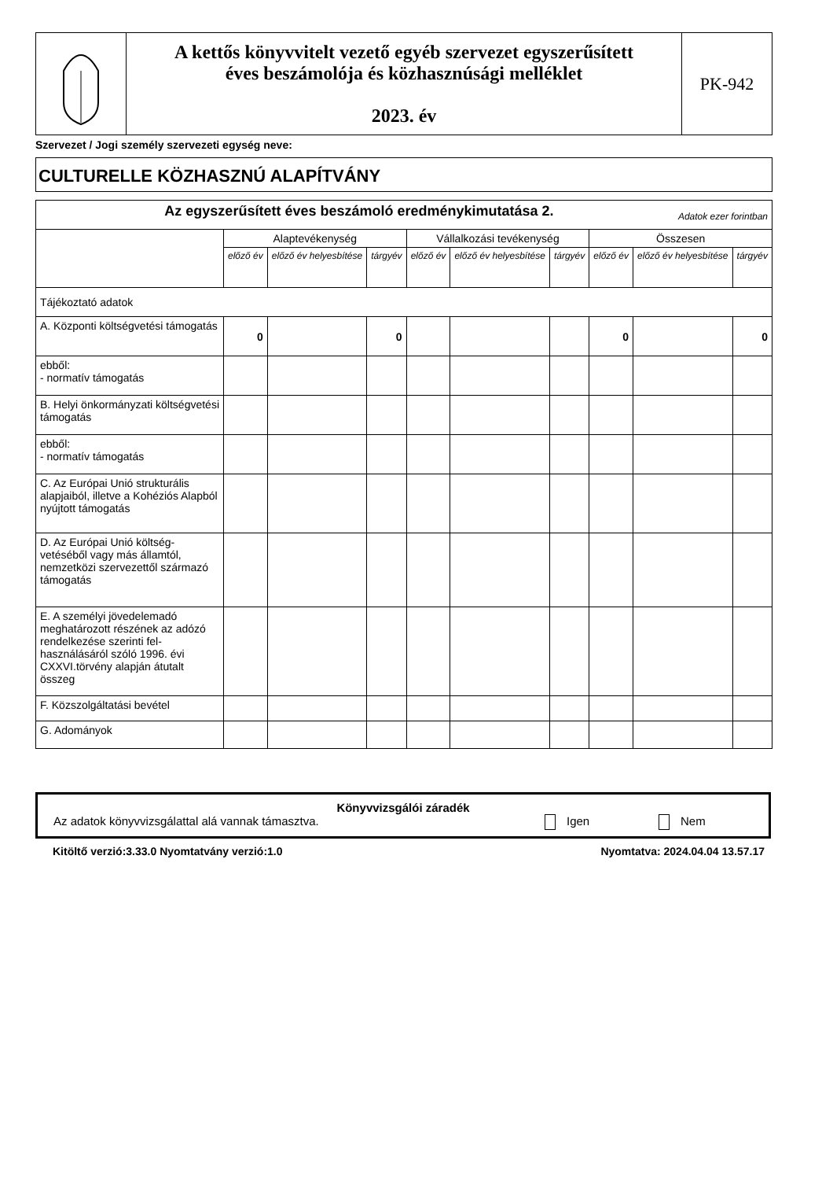| | A kettős könyvvitelt vezető egyéb szervezet egyszerűsített éves beszámolója és közhasznúsági melléklet 2023. év | PK-942 |
Szervezet / Jogi személy szervezeti egység neve:
CULTURELLE KÖZHASZNÚ ALAPÍTVÁNY
| Az egyszerűsített éves beszámoló eredménykimutatása 2. Adatok ezer forintban | | | | | | | | | |
| --- | --- | --- | --- | --- | --- | --- | --- | --- | --- |
| | Alaptevékenység | | | Vállalkozási tevékenység | | | Összesen | | |
| | előző év | előző év helyesbítése | tárgyév | előző év | előző év helyesbítése | tárgyév | előző év | előző év helyesbítése | tárgyév |
| Tájékoztató adatok | | | | | | | | | |
| A. Központi költségvetési támogatás | 0 | | 0 | | | | 0 | | 0 |
| ebből: - normatív támogatás | | | | | | | | | |
| B. Helyi önkormányzati költségvetési támogatás | | | | | | | | | |
| ebből: - normatív támogatás | | | | | | | | | |
| C. Az Európai Unió strukturális alapjaiból, illetve a Kohéziós Alapból nyújtott támogatás | | | | | | | | | |
| D. Az Európai Unió költség-vetéséből vagy más államtól, nemzetközi szervezettől származó támogatás | | | | | | | | | |
| E. A személyi jövedelemadó meghatározott részének az adózó rendelkezése szerinti fel-használásáról szóló 1996. évi CXXVI.törvény alapján átutalt összeg | | | | | | | | | |
| F. Közszolgáltatási bevétel | | | | | | | | | |
| G. Adományok | | | | | | | | | |
Könyvvizsgálói záradék
Az adatok könyvvizsgálattal alá vannak támasztva. Igen Nem
Kitöltő verzió:3.33.0 Nyomtatvány verzió:1.0 Nyomtatva: 2024.04.04 13.57.17